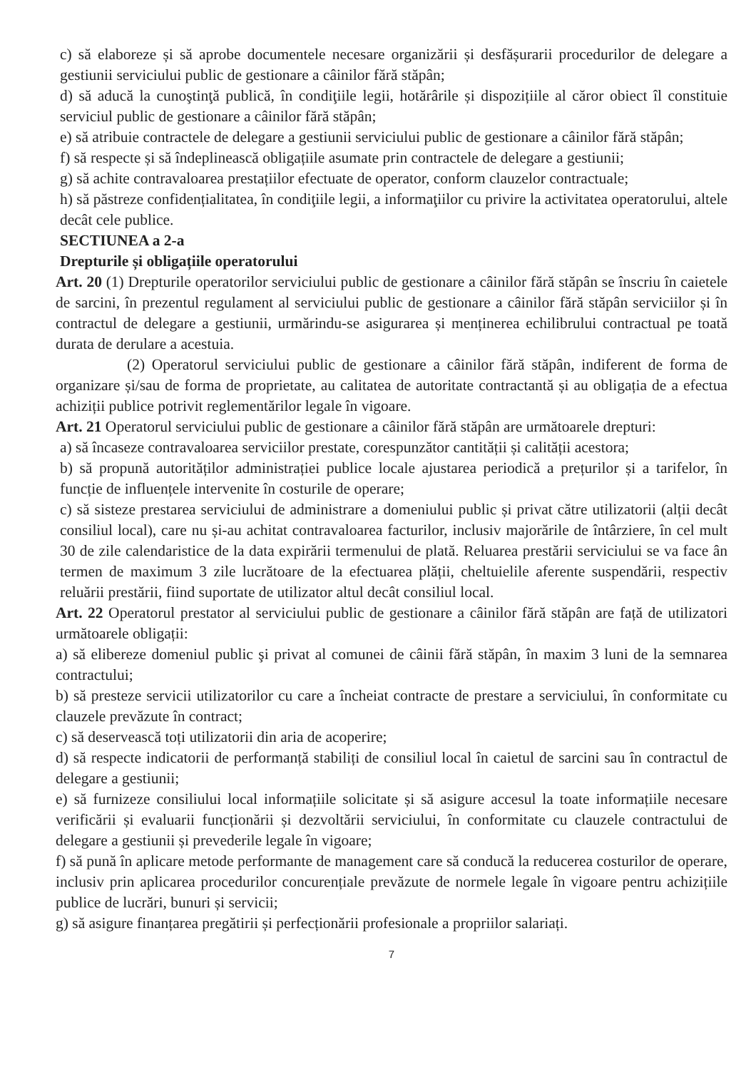c) să elaboreze și să aprobe documentele necesare organizării și desfășurarii procedurilor de delegare a gestiunii serviciului public de gestionare a câinilor fără stăpân;
d) să aducă la cunoştinţă publică, în condiţiile legii, hotărârile și dispozițiile al căror obiect îl constituie serviciul public de gestionare a câinilor fără stăpân;
e) să atribuie contractele de delegare a gestiunii serviciului public de gestionare a câinilor fără stăpân;
f) să respecte și să îndeplinească obligațiile asumate prin contractele de delegare a gestiunii;
g) să achite contravaloarea prestațiilor efectuate de operator, conform clauzelor contractuale;
h) să păstreze confidențialitatea, în condiţiile legii, a informaţiilor cu privire la activitatea operatorului, altele decât cele publice.
SECTIUNEA a 2-a
Drepturile și obligațiile operatorului
Art. 20 (1) Drepturile operatorilor serviciului public de gestionare a câinilor fără stăpân se înscriu în caietele de sarcini, în prezentul regulament al serviciului public de gestionare a câinilor fără stăpân serviciilor și în contractul de delegare a gestiunii, urmărindu-se asigurarea și menținerea echilibrului contractual pe toată durata de derulare a acestuia.
(2) Operatorul serviciului public de gestionare a câinilor fără stăpân, indiferent de forma de organizare și/sau de forma de proprietate, au calitatea de autoritate contractantă și au obligația de a efectua achiziții publice potrivit reglementărilor legale în vigoare.
Art. 21 Operatorul serviciului public de gestionare a câinilor fără stăpân are următoarele drepturi:
a) să încaseze contravaloarea serviciilor prestate, corespunzător cantității și calității acestora;
b) să propună autorităților administrației publice locale ajustarea periodică a prețurilor și a tarifelor, în funcție de influențele intervenite în costurile de operare;
c) să sisteze prestarea serviciului de administrare a domeniului public și privat către utilizatorii (alții decât consiliul local), care nu și-au achitat contravaloarea facturilor, inclusiv majorările de întârziere, în cel mult 30 de zile calendaristice de la data expirării termenului de plată. Reluarea prestării serviciului se va face ân termen de maximum 3 zile lucrătoare de la efectuarea plății, cheltuielile aferente suspendării, respectiv reluării prestării, fiind suportate de utilizator altul decât consiliul local.
Art. 22 Operatorul prestator al serviciului public de gestionare a câinilor fără stăpân are față de utilizatori următoarele obligații:
a) să elibereze domeniul public şi privat al comunei de câinii fără stăpân, în maxim 3 luni de la semnarea contractului;
b) să presteze servicii utilizatorilor cu care a încheiat contracte de prestare a serviciului, în conformitate cu clauzele prevăzute în contract;
c) să deservească toți utilizatorii din aria de acoperire;
d) să respecte indicatorii de performanță stabiliți de consiliul local în caietul de sarcini sau în contractul de delegare a gestiunii;
e) să furnizeze consiliului local informațiile solicitate și să asigure accesul la toate informațiile necesare verificării și evaluarii funcționării și dezvoltării serviciului, în conformitate cu clauzele contractului de delegare a gestiunii și prevederile legale în vigoare;
f) să pună în aplicare metode performante de management care să conducă la reducerea costurilor de operare, inclusiv prin aplicarea procedurilor concurențiale prevăzute de normele legale în vigoare pentru achizițiile publice de lucrări, bunuri și servicii;
g) să asigure finanțarea pregătirii și perfecționării profesionale a propriilor salariați.
7